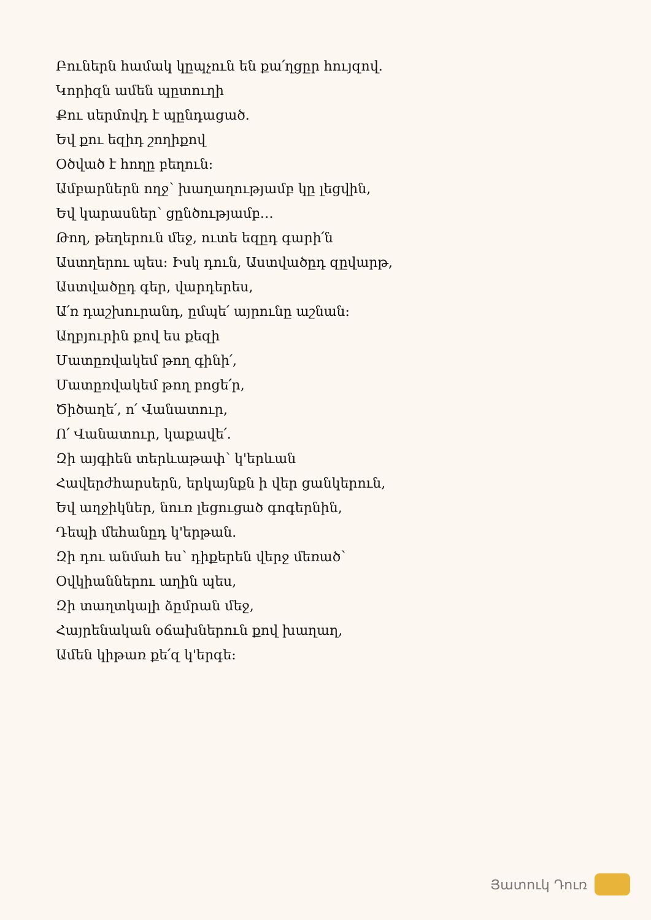Բուներն համակ կըպչուն են քա՛ղցըր հույզով.
Կորիզն ամեն պըտուղի
Քու սերմովդ է պընդացած.
Եվ քու եզիդ շողիքով
Օծված է հողը բեղուն:
Ամբարներն ողջ՝ խաղաղությամբ կը լեցվին,
Եվ կարասներ՝ ցընծությամբ…
Թող, թեղերուն մեջ, ուտե եզըդ գարի՛ն
Աստղերու պես: Իսկ դուն, Աստվածըդ զըվարթ,
Աստվածըդ գեր, վարդերես,
Ա՛ռ դաշխուրանդ, ըմպե՛ այրունը աշնան:
Աղբյուրին քով ես քեզի
Մատըռվակեմ թող գինի՛,
Մատըռվակեմ թող բոցե՛ր,
Ծիծաղե՛, ո՛ Վանատուր,
Ո՛ Վանատուր, կաքավե՛.
Զի այգիեն տերևաթափ՝ կ'երևան
Հավերժհարսերն, երկայնքն ի վեր ցանկերուն,
Եվ աղջիկներ, նուռ լեցուցած գոգերնին,
Դեպի մեհանըդ կ'երթան.
Զի դու անմահ ես՝ դիքերեն վերջ մեռած՝
Օվկիաններու աղին պես,
Զի տաղտկալի ձըմրան մեջ,
Հայրենական օճախներուն քով խաղաղ,
Ամեն կիթառ քե՛զ կ'երգե:
Յատուկ Դուռ